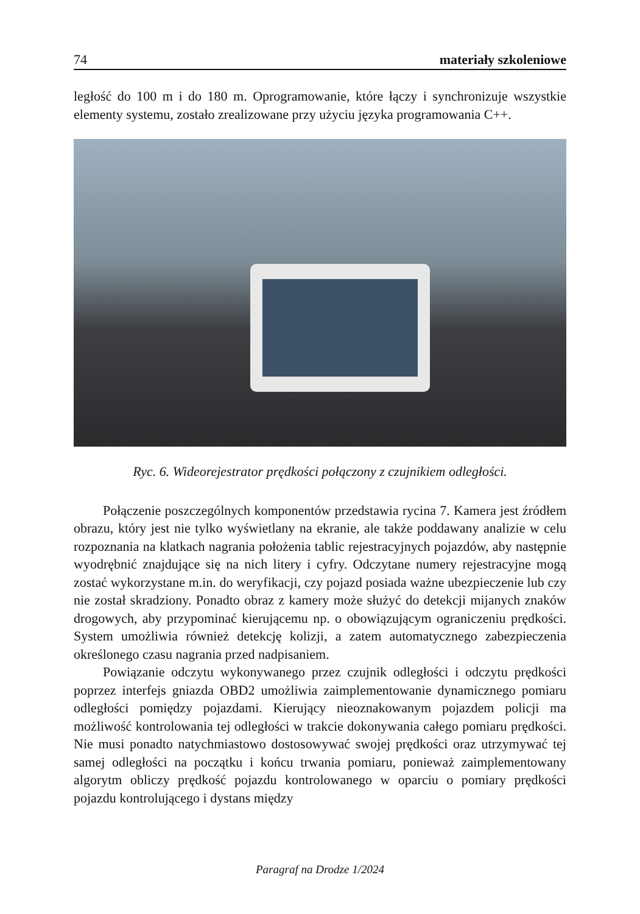74 materiały szkoleniowe
ległość do 100 m i do 180 m. Oprogramowanie, które łączy i synchronizuje wszystkie elementy systemu, zostało zrealizowane przy użyciu języka programowania C++.
Ryc. 6. Wideorejestrator prędkości połączony z czujnikiem odległości.
Połączenie poszczególnych komponentów przedstawia rycina 7. Kamera jest źródłem obrazu, który jest nie tylko wyświetlany na ekranie, ale także poddawany analizie w celu rozpoznania na klatkach nagrania położenia tablic rejestracyjnych pojazdów, aby następnie wyodrębnić znajdujące się na nich litery i cyfry. Odczytane numery rejestracyjne mogą zostać wykorzystane m.in. do weryfikacji, czy pojazd posiada ważne ubezpieczenie lub czy nie został skradziony. Ponadto obraz z kamery może służyć do detekcji mijanych znaków drogowych, aby przypominać kierującemu np. o obowiązującym ograniczeniu prędkości. System umożliwia również detekcję kolizji, a zatem automatycznego zabezpieczenia określonego czasu nagrania przed nadpisaniem.
Powiązanie odczytu wykonywanego przez czujnik odległości i odczytu prędkości poprzez interfejs gniazda OBD2 umożliwia zaimplementowanie dynamicznego pomiaru odległości pomiędzy pojazdami. Kierujący nieoznakowanym pojazdem policji ma możliwość kontrolowania tej odległości w trakcie dokonywania całego pomiaru prędkości. Nie musi ponadto natychmiastowo dostosowywać swojej prędkości oraz utrzymywać tej samej odległości na początku i końcu trwania pomiaru, ponieważ zaimplementowany algorytm obliczy prędkość pojazdu kontrolowanego w oparciu o pomiary prędkości pojazdu kontrolującego i dystans między
Paragraf na Drodze 1/2024